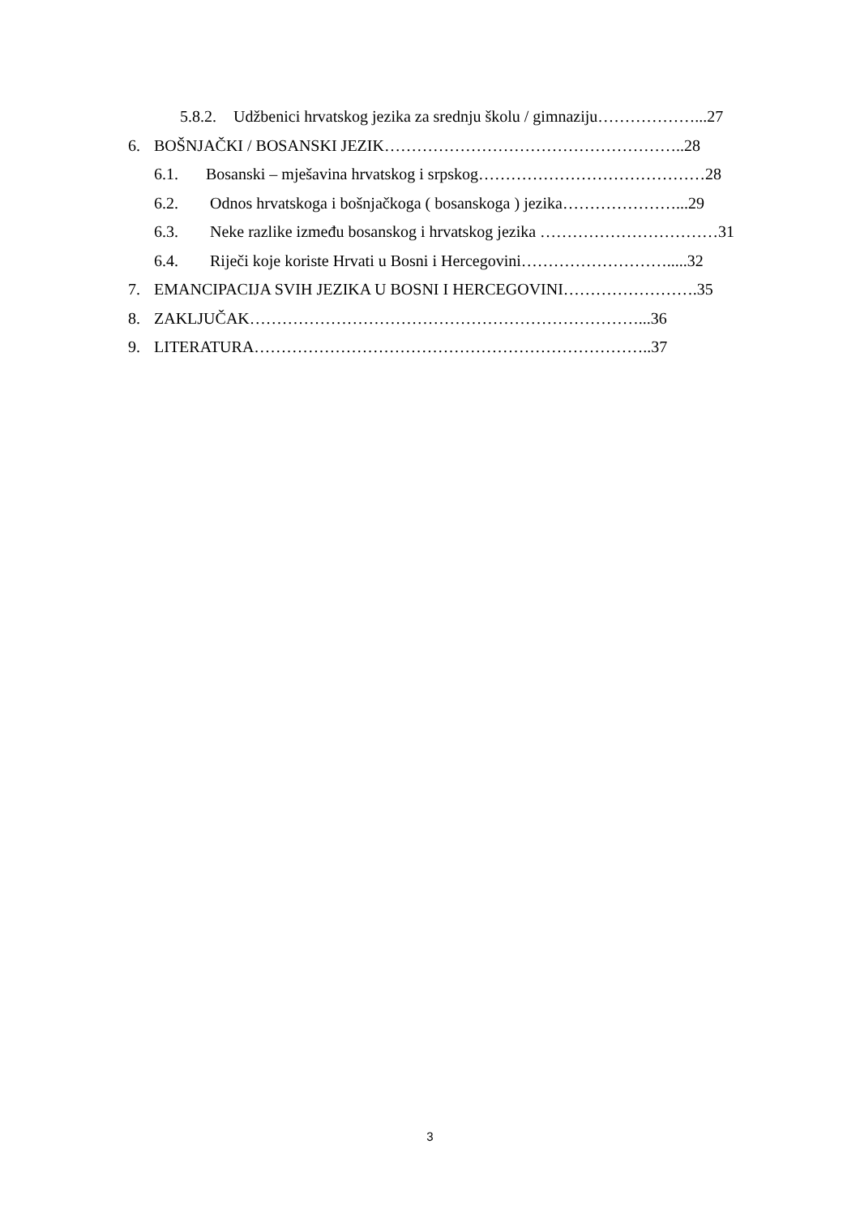5.8.2. Udžbenici hrvatskog jezika za srednju školu / gimnaziju………………...27
6. BOŠNJAČKI / BOSANSKI JEZIK………………………………………………..28
6.1. Bosanski – mješavina hrvatskog i srpskog……………………………………28
6.2. Odnos hrvatskoga i bošnjačkoga ( bosanskoga ) jezika…………………...29
6.3. Neke razlike između bosanskog i hrvatskog jezika ……………………………31
6.4. Riječi koje koriste Hrvati u Bosni i Hercegovini……………………….....32
7. EMANCIPACIJA SVIH JEZIKA U BOSNI I HERCEGOVINI…………………….35
8. ZAKLJUČAK………………………………………………………………...36
9. LITERATURA………………………………………………………………..37
3